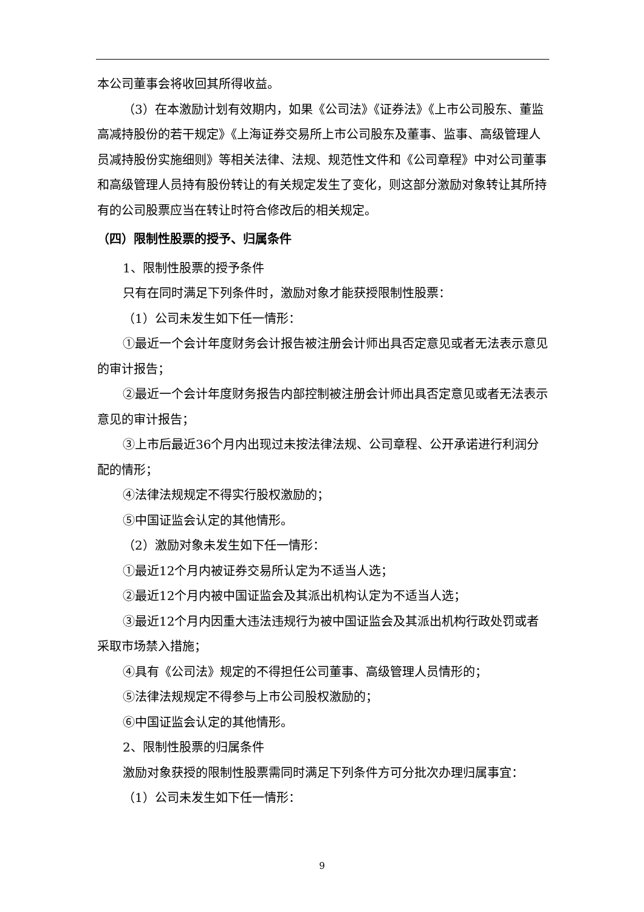本公司董事会将收回其所得收益。
（3）在本激励计划有效期内，如果《公司法》《证券法》《上市公司股东、董监高减持股份的若干规定》《上海证券交易所上市公司股东及董事、监事、高级管理人员减持股份实施细则》等相关法律、法规、规范性文件和《公司章程》中对公司董事和高级管理人员持有股份转让的有关规定发生了变化，则这部分激励对象转让其所持有的公司股票应当在转让时符合修改后的相关规定。
（四）限制性股票的授予、归属条件
1、限制性股票的授予条件
只有在同时满足下列条件时，激励对象才能获授限制性股票：
（1）公司未发生如下任一情形：
①最近一个会计年度财务会计报告被注册会计师出具否定意见或者无法表示意见的审计报告；
②最近一个会计年度财务报告内部控制被注册会计师出具否定意见或者无法表示意见的审计报告；
③上市后最近36个月内出现过未按法律法规、公司章程、公开承诺进行利润分配的情形；
④法律法规规定不得实行股权激励的；
⑤中国证监会认定的其他情形。
（2）激励对象未发生如下任一情形：
①最近12个月内被证券交易所认定为不适当人选；
②最近12个月内被中国证监会及其派出机构认定为不适当人选；
③最近12个月内因重大违法违规行为被中国证监会及其派出机构行政处罚或者采取市场禁入措施；
④具有《公司法》规定的不得担任公司董事、高级管理人员情形的；
⑤法律法规规定不得参与上市公司股权激励的；
⑥中国证监会认定的其他情形。
2、限制性股票的归属条件
激励对象获授的限制性股票需同时满足下列条件方可分批次办理归属事宜：
（1）公司未发生如下任一情形：
9